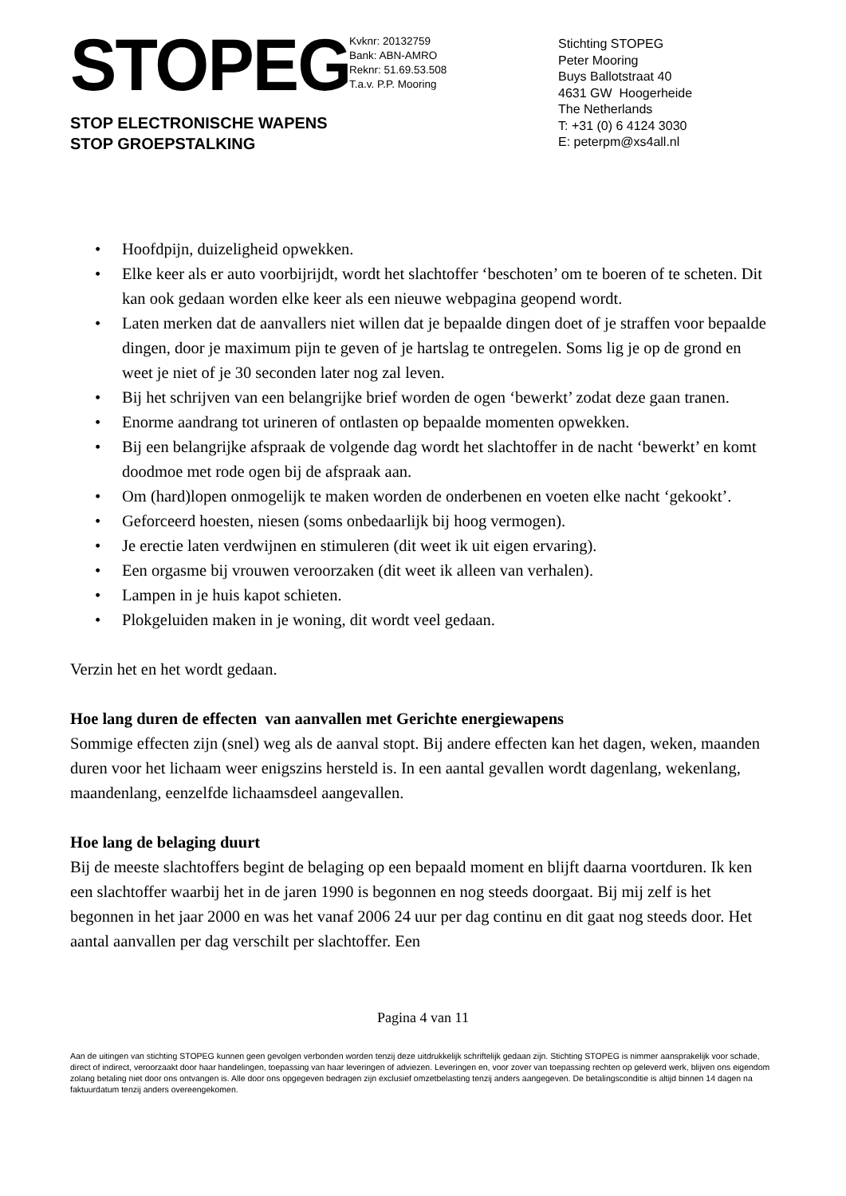STOPEG
STOP ELECTRONISCHE WAPENS
STOP GROEPSTALKING
Kvknr: 20132759
Bank: ABN-AMRO
Reknr: 51.69.53.508
T.a.v. P.P. Mooring
Stichting STOPEG
Peter Mooring
Buys Ballotstraat 40
4631 GW Hoogerheide
The Netherlands
T: +31 (0) 6 4124 3030
E: peterpm@xs4all.nl
• Hoofdpijn, duizeligheid opwekken.
• Elke keer als er auto voorbijrijdt, wordt het slachtoffer ‘beschoten’ om te boeren of te scheten. Dit kan ook gedaan worden elke keer als een nieuwe webpagina geopend wordt.
• Laten merken dat de aanvallers niet willen dat je bepaalde dingen doet of je straffen voor bepaalde dingen, door je maximum pijn te geven of je hartslag te ontregelen. Soms lig je op de grond en weet je niet of je 30 seconden later nog zal leven.
• Bij het schrijven van een belangrijke brief worden de ogen ‘bewerkt’ zodat deze gaan tranen.
• Enorme aandrang tot urineren of ontlasten op bepaalde momenten opwekken.
• Bij een belangrijke afspraak de volgende dag wordt het slachtoffer in de nacht ‘bewerkt’ en komt doodmoe met rode ogen bij de afspraak aan.
• Om (hard)lopen onmogelijk te maken worden de onderbenen en voeten elke nacht ‘gekookt’.
• Geforceerd hoesten, niesen (soms onbedaarlijk bij hoog vermogen).
• Je erectie laten verdwijnen en stimuleren (dit weet ik uit eigen ervaring).
• Een orgasme bij vrouwen veroorzaken (dit weet ik alleen van verhalen).
• Lampen in je huis kapot schieten.
• Plokgeluiden maken in je woning, dit wordt veel gedaan.
Verzin het en het wordt gedaan.
Hoe lang duren de effecten van aanvallen met Gerichte energiewapens
Sommige effecten zijn (snel) weg als de aanval stopt. Bij andere effecten kan het dagen, weken, maanden duren voor het lichaam weer enigszins hersteld is. In een aantal gevallen wordt dagenlang, wekenlang, maandenlang, eenzelfde lichaamsdeel aangevallen.
Hoe lang de belaging duurt
Bij de meeste slachtoffers begint de belaging op een bepaald moment en blijft daarna voortduren. Ik ken een slachtoffer waarbij het in de jaren 1990 is begonnen en nog steeds doorgaat. Bij mij zelf is het begonnen in het jaar 2000 en was het vanaf 2006 24 uur per dag continu en dit gaat nog steeds door. Het aantal aanvallen per dag verschilt per slachtoffer. Een
Pagina 4 van 11
Aan de uitingen van stichting STOPEG kunnen geen gevolgen verbonden worden tenzij deze uitdrukkelijk schriftelijk gedaan zijn. Stichting STOPEG is nimmer aansprakelijk voor schade, direct of indirect, veroorzaakt door haar handelingen, toepassing van haar leveringen of adviezen. Leveringen en, voor zover van toepassing rechten op geleverd werk, blijven ons eigendom zolang betaling niet door ons ontvangen is. Alle door ons opgegeven bedragen zijn exclusief omzetbelasting tenzij anders aangegeven. De betalingsconditie is altijd binnen 14 dagen na faktuurdatum tenzij anders overeengekomen.